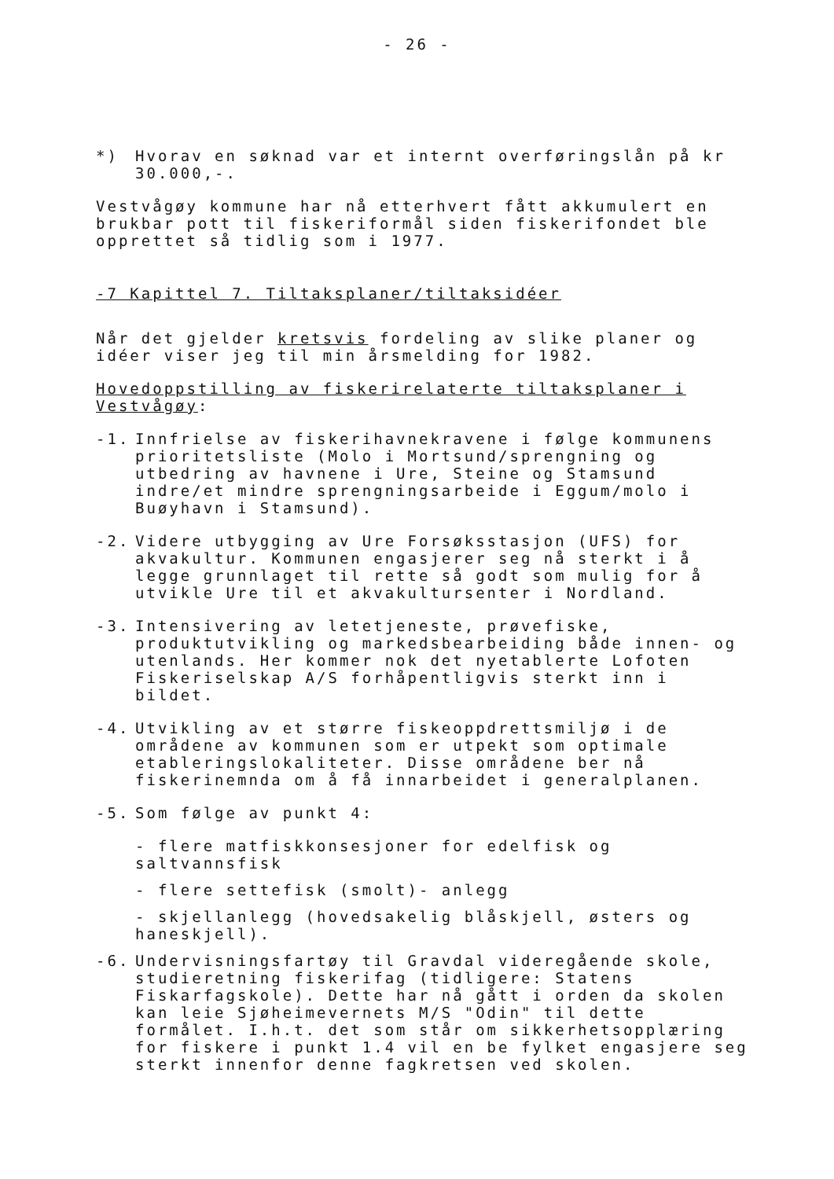- 26 -
*) Hvorav en søknad var et internt overføringslån på kr 30.000,-.
Vestvågøy kommune har nå etterhvert fått akkumulert en brukbar pott til fiskeriformål siden fiskerifondet ble opprettet så tidlig som i 1977.
-7 Kapittel 7. Tiltaksplaner/tiltaksidéer
Når det gjelder kretsvis fordeling av slike planer og idéer viser jeg til min årsmelding for 1982.
Hovedoppstilling av fiskerirelaterte tiltaksplaner i Vestvågøy:
-1. Innfrielse av fiskerihavnekravene i følge kommunens prioritetsliste (Molo i Mortsund/sprengning og utbedring av havnene i Ure, Steine og Stamsund indre/et mindre sprengningsarbeide i Eggum/molo i Buøyhavn i Stamsund).
-2. Videre utbygging av Ure Forsøksstasjon (UFS) for akvakultur. Kommunen engasjerer seg nå sterkt i å legge grunnlaget til rette så godt som mulig for å utvikle Ure til et akvakultursenter i Nordland.
-3. Intensivering av letetjeneste, prøvefiske, produktutvikling og markedsbearbeiding både innen- og utenlands. Her kommer nok det nyetablerte Lofoten Fiskeriselskap A/S forhåpentligvis sterkt inn i bildet.
-4. Utvikling av et større fiskeoppdrettsmiljø i de områdene av kommunen som er utpekt som optimale etableringslokaliteter. Disse områdene ber nå fiskerinemnda om å få innarbeidet i generalplanen.
-5. Som følge av punkt 4:
- flere matfiskkonsesjoner for edelfisk og saltvannsfisk
- flere settefisk (smolt)- anlegg
- skjellanlegg (hovedsakelig blåskjell, østers og haneskjell).
-6. Undervisningsfartøy til Gravdal videregående skole, studieretning fiskerifag (tidligere: Statens Fiskarfagskole). Dette har nå gått i orden da skolen kan leie Sjøheimevernets M/S "Odin" til dette formålet. I.h.t. det som står om sikkerhetsopplæring for fiskere i punkt 1.4 vil en be fylket engasjere seg sterkt innenfor denne fagkretsen ved skolen.